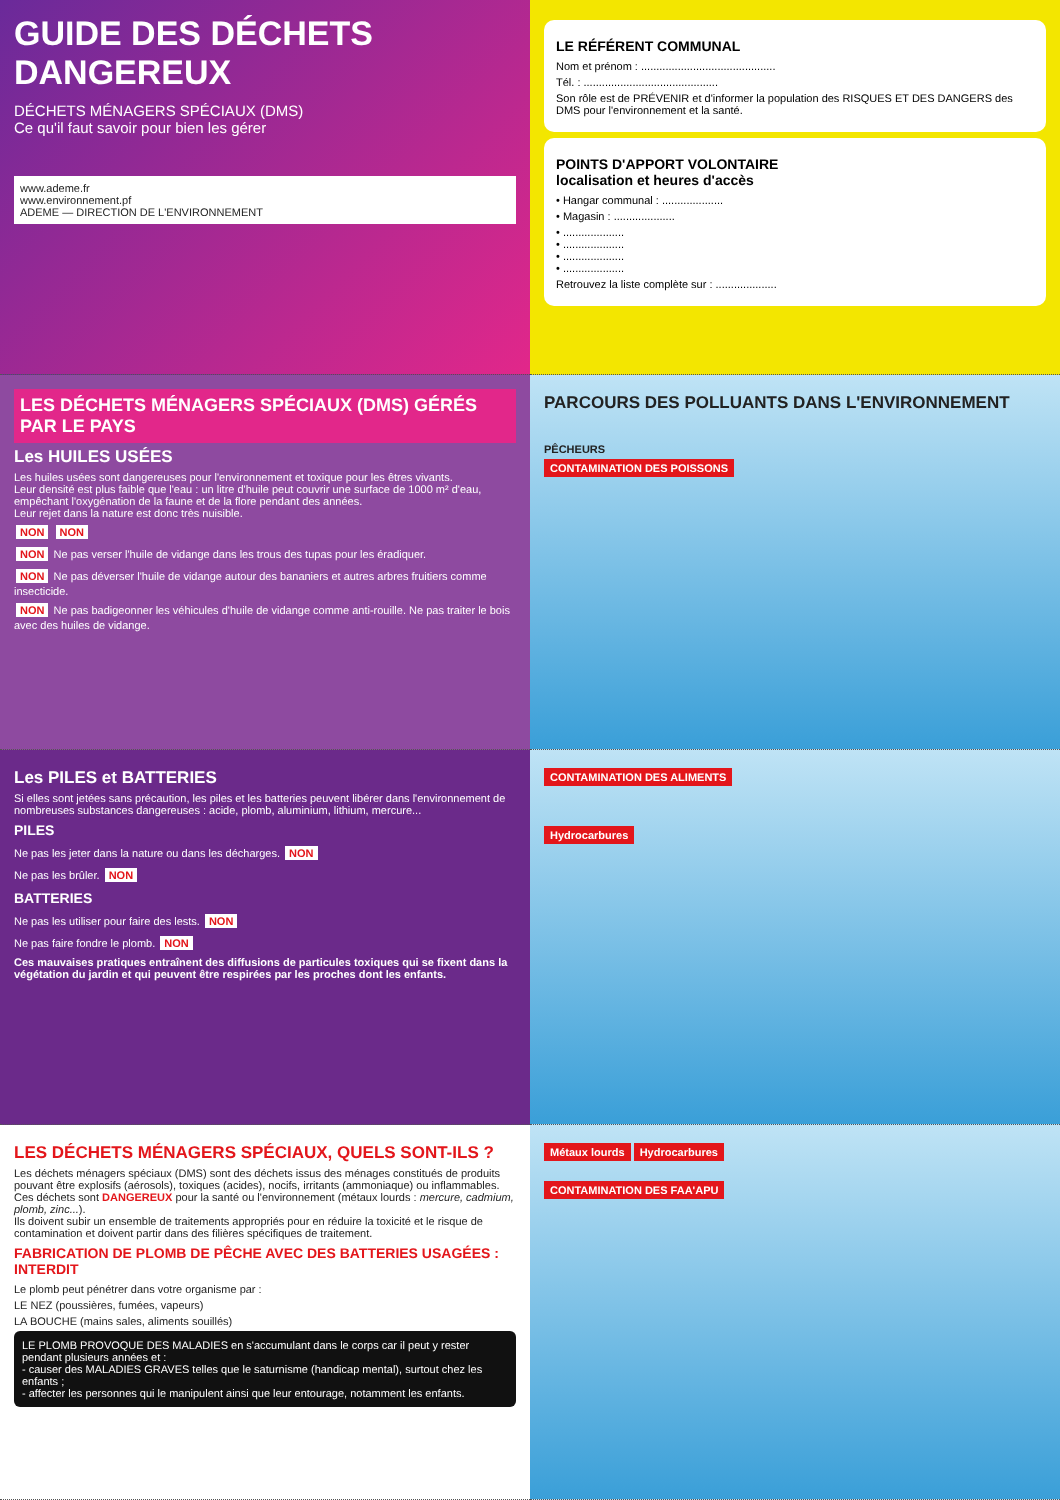GUIDE DES DÉCHETS DANGEREUX
DÉCHETS MÉNAGERS SPÉCIAUX (DMS)
Ce qu'il faut savoir pour bien les gérer
www.ademe.fr
www.environnement.pf
ADEME — DIRECTION DE L'ENVIRONNEMENT
LE RÉFÉRENT COMMUNAL
Nom et prénom : ............................................
Tél. : ............................................
Son rôle est de PRÉVENIR et d'informer la population des RISQUES ET DES DANGERS des DMS pour l'environnement et la santé.
POINTS D'APPORT VOLONTAIRE
localisation et heures d'accès
• Hangar communal : ....................
• Magasin : ....................
• ....................
• ....................
• ....................
• ....................
Retrouvez la liste complète sur : ....................
LES DÉCHETS MÉNAGERS SPÉCIAUX (DMS) GÉRÉS PAR LE PAYS
Les HUILES USÉES
Les huiles usées sont dangereuses pour l'environnement et toxique pour les êtres vivants.
Leur densité est plus faible que l'eau : un litre d'huile peut couvrir une surface de 1000 m² d'eau, empêchant l'oxygénation de la faune et de la flore pendant des années.
Leur rejet dans la nature est donc très nuisible.
NON NON
NON Ne pas verser l'huile de vidange dans les trous des tupas pour les éradiquer.
NON Ne pas déverser l'huile de vidange autour des bananiers et autres arbres fruitiers comme insecticide.
NON Ne pas badigeonner les véhicules d'huile de vidange comme anti-rouille. Ne pas traiter le bois avec des huiles de vidange.
PARCOURS DES POLLUANTS DANS L'ENVIRONNEMENT
PÊCHEURS
CONTAMINATION DES POISSONS
Les PILES et BATTERIES
Si elles sont jetées sans précaution, les piles et les batteries peuvent libérer dans l'environnement de nombreuses substances dangereuses : acide, plomb, aluminium, lithium, mercure...
PILES
Ne pas les jeter dans la nature ou dans les décharges. NON
Ne pas les brûler. NON
BATTERIES
Ne pas les utiliser pour faire des lests. NON
Ne pas faire fondre le plomb. NON
Ces mauvaises pratiques entraînent des diffusions de particules toxiques qui se fixent dans la végétation du jardin et qui peuvent être respirées par les proches dont les enfants.
CONTAMINATION DES ALIMENTS
Hydrocarbures
LES DÉCHETS MÉNAGERS SPÉCIAUX, QUELS SONT-ILS ?
Les déchets ménagers spéciaux (DMS) sont des déchets issus des ménages constitués de produits pouvant être explosifs (aérosols), toxiques (acides), nocifs, irritants (ammoniaque) ou inflammables.
Ces déchets sont DANGEREUX pour la santé ou l'environnement (métaux lourds : mercure, cadmium, plomb, zinc...).
Ils doivent subir un ensemble de traitements appropriés pour en réduire la toxicité et le risque de contamination et doivent partir dans des filières spécifiques de traitement.
FABRICATION DE PLOMB DE PÊCHE AVEC DES BATTERIES USAGÉES : INTERDIT
Le plomb peut pénétrer dans votre organisme par :
LE NEZ (poussières, fumées, vapeurs)
LA BOUCHE (mains sales, aliments souillés)
LE PLOMB PROVOQUE DES MALADIES en s'accumulant dans le corps car il peut y rester pendant plusieurs années et :
- causer des MALADIES GRAVES telles que le saturnisme (handicap mental), surtout chez les enfants ;
- affecter les personnes qui le manipulent ainsi que leur entourage, notamment les enfants.
Métaux lourds Hydrocarbures
CONTAMINATION DES FAA'APU